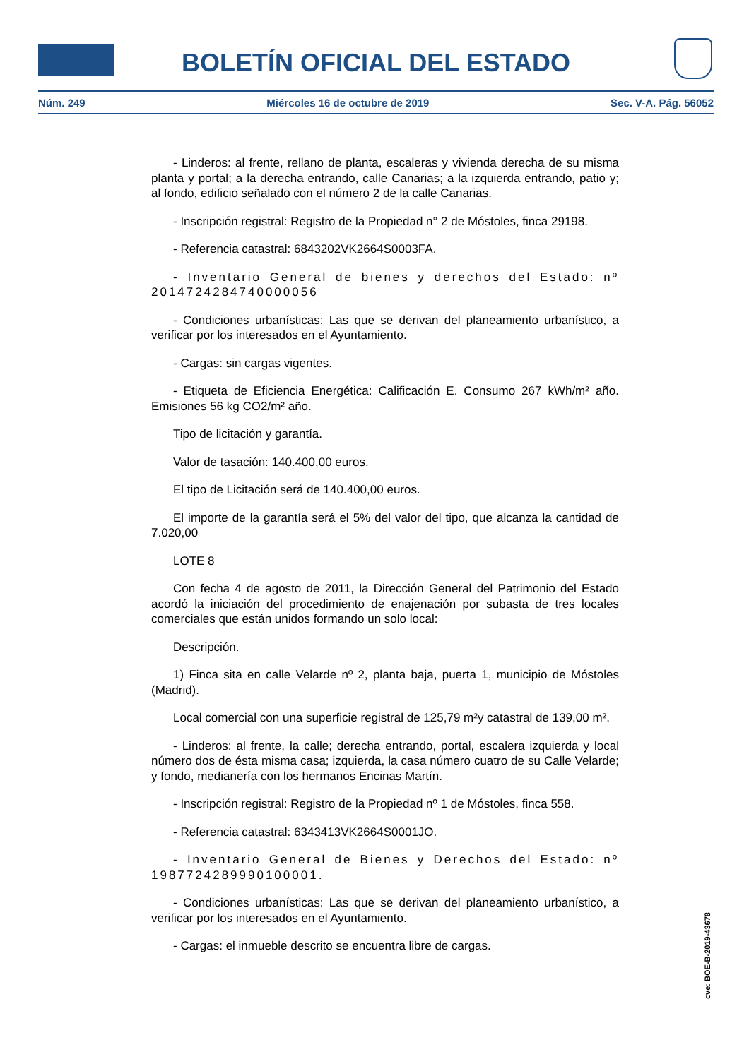BOLETÍN OFICIAL DEL ESTADO
Núm. 249 Miércoles 16 de octubre de 2019 Sec. V-A. Pág. 56052
- Linderos: al frente, rellano de planta, escaleras y vivienda derecha de su misma planta y portal; a la derecha entrando, calle Canarias; a la izquierda entrando, patio y; al fondo, edificio señalado con el número 2 de la calle Canarias.
- Inscripción registral: Registro de la Propiedad n° 2 de Móstoles, finca 29198.
- Referencia catastral: 6843202VK2664S0003FA.
- Inventario General de bienes y derechos del Estado: nº 2014724284740000056
- Condiciones urbanísticas: Las que se derivan del planeamiento urbanístico, a verificar por los interesados en el Ayuntamiento.
- Cargas: sin cargas vigentes.
- Etiqueta de Eficiencia Energética: Calificación E. Consumo 267 kWh/m² año. Emisiones 56 kg CO2/m² año.
Tipo de licitación y garantía.
Valor de tasación: 140.400,00 euros.
El tipo de Licitación será de 140.400,00 euros.
El importe de la garantía será el 5% del valor del tipo, que alcanza la cantidad de 7.020,00
LOTE 8
Con fecha 4 de agosto de 2011, la Dirección General del Patrimonio del Estado acordó la iniciación del procedimiento de enajenación por subasta de tres locales comerciales que están unidos formando un solo local:
Descripción.
1) Finca sita en calle Velarde nº 2, planta baja, puerta 1, municipio de Móstoles (Madrid).
Local comercial con una superficie registral de 125,79 m²y catastral de 139,00 m².
- Linderos: al frente, la calle; derecha entrando, portal, escalera izquierda y local número dos de ésta misma casa; izquierda, la casa número cuatro de su Calle Velarde; y fondo, medianería con los hermanos Encinas Martín.
- Inscripción registral: Registro de la Propiedad nº 1 de Móstoles, finca 558.
- Referencia catastral: 6343413VK2664S0001JO.
- Inventario General de Bienes y Derechos del Estado: nº 1987724289990100001.
- Condiciones urbanísticas: Las que se derivan del planeamiento urbanístico, a verificar por los interesados en el Ayuntamiento.
- Cargas: el inmueble descrito se encuentra libre de cargas.
cve: BOE-B-2019-43678